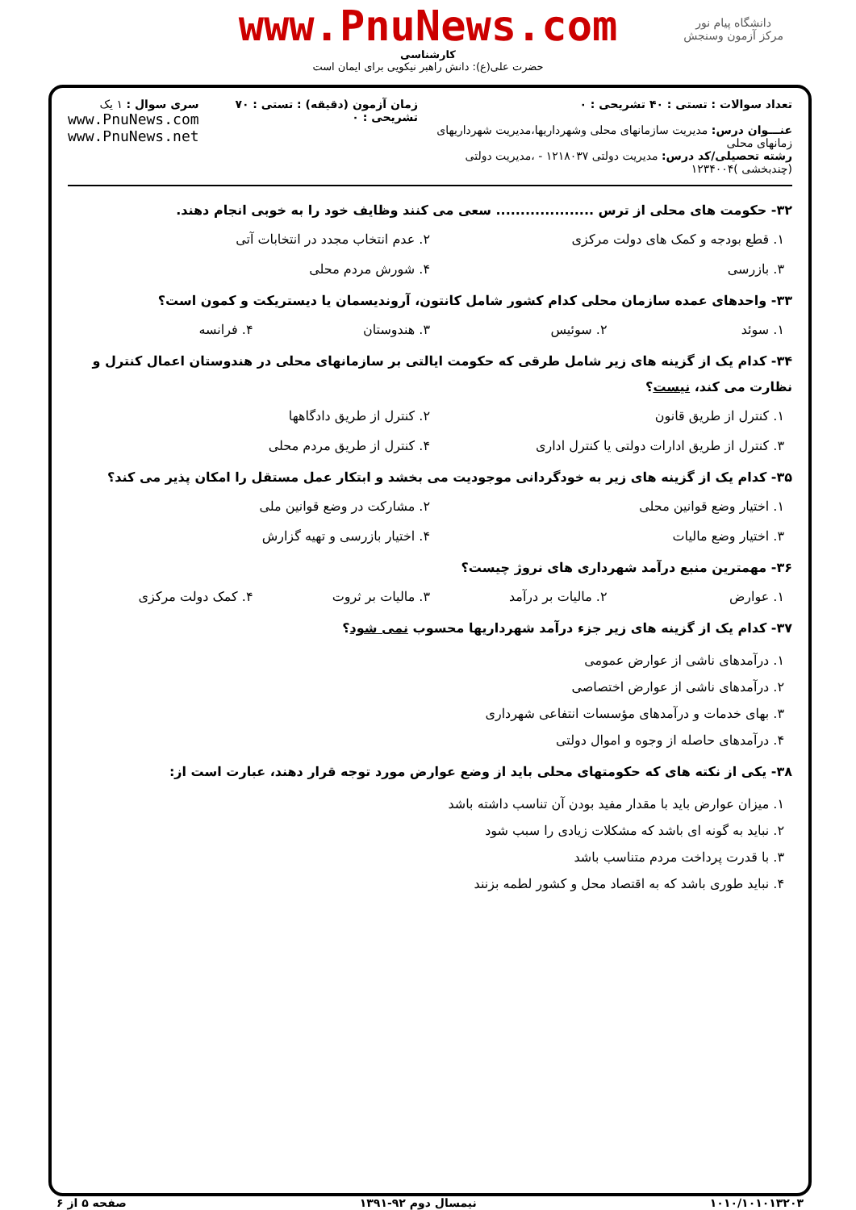دانشگاه پیام نور
مرکز آزمون وسنجش
www.PnuNews.com
کارشناسی
حضرت علی(ع): دانش راهبر نیکویی برای ایمان است
تعداد سوالات : تستی : ۴۰ تشریحی : ۰
عنـــوان درس: مدیریت سازمانهای محلی وشهرداریها،مدیریت شهرداریهای زمانهای محلی
رشته تحصیلی/کد درس: مدیریت دولتی ۱۲۱۸۰۳۷ - ،مدیریت دولتی (چندبخشی )۱۲۳۴۰۰۴
زمان آزمون (دقیقه) : تستی : ۷۰ تشریحی : ۰
سری سوال : ۱ یک
www.PnuNews.com
www.PnuNews.net
۳۲- حکومت های محلی از ترس .................... سعی می کنند وظایف خود را به خوبی انجام دهند.
۱. قطع بودجه و کمک های دولت مرکزی
۲. عدم انتخاب مجدد در انتخابات آتی
۳. بازرسی
۴. شورش مردم محلی
۳۳- واحدهای عمده سازمان محلی کدام کشور شامل کانتون، آروندیسمان یا دیستریکت و کمون است؟
۱. سوئد
۲. سوئیس
۳. هندوستان
۴. فرانسه
۳۴- کدام یک از گزینه های زیر شامل طرقی که حکومت ایالتی بر سازمانهای محلی در هندوستان اعمال کنترل و نظارت می کند، نیست؟
۱. کنترل از طریق قانون
۲. کنترل از طریق دادگاهها
۳. کنترل از طریق ادارات دولتی یا کنترل اداری
۴. کنترل از طریق مردم محلی
۳۵- کدام یک از گزینه های زیر به خودگردانی موجودیت می بخشد و ابتکار عمل مستقل را امکان پذیر می کند؟
۱. اختیار وضع قوانین محلی
۲. مشارکت در وضع قوانین ملی
۳. اختیار وضع مالیات
۴. اختیار بازرسی و تهیه گزارش
۳۶- مهمترین منبع درآمد شهرداری های نروژ چیست؟
۱. عوارض
۲. مالیات بر درآمد
۳. مالیات بر ثروت
۴. کمک دولت مرکزی
۳۷- کدام یک از گزینه های زیر جزء درآمد شهرداریها محسوب نمی شود؟
۱. درآمدهای ناشی از عوارض عمومی
۲. درآمدهای ناشی از عوارض اختصاصی
۳. بهای خدمات و درآمدهای مؤسسات انتفاعی شهرداری
۴. درآمدهای حاصله از وجوه و اموال دولتی
۳۸- یکی از نکته های که حکومتهای محلی باید از وضع عوارض مورد توجه قرار دهند، عبارت است از:
۱. میزان عوارض باید با مقدار مفید بودن آن تناسب داشته باشد
۲. نباید به گونه ای باشد که مشکلات زیادی را سبب شود
۳. با قدرت پرداخت مردم متناسب باشد
۴. نباید طوری باشد که به اقتصاد محل و کشور لطمه بزنند
۱۰۱۰/۱۰۱۰۱۳۲۰۳ نیمسال دوم ۹۲-۱۳۹۱ صفحه ۵ از ۶